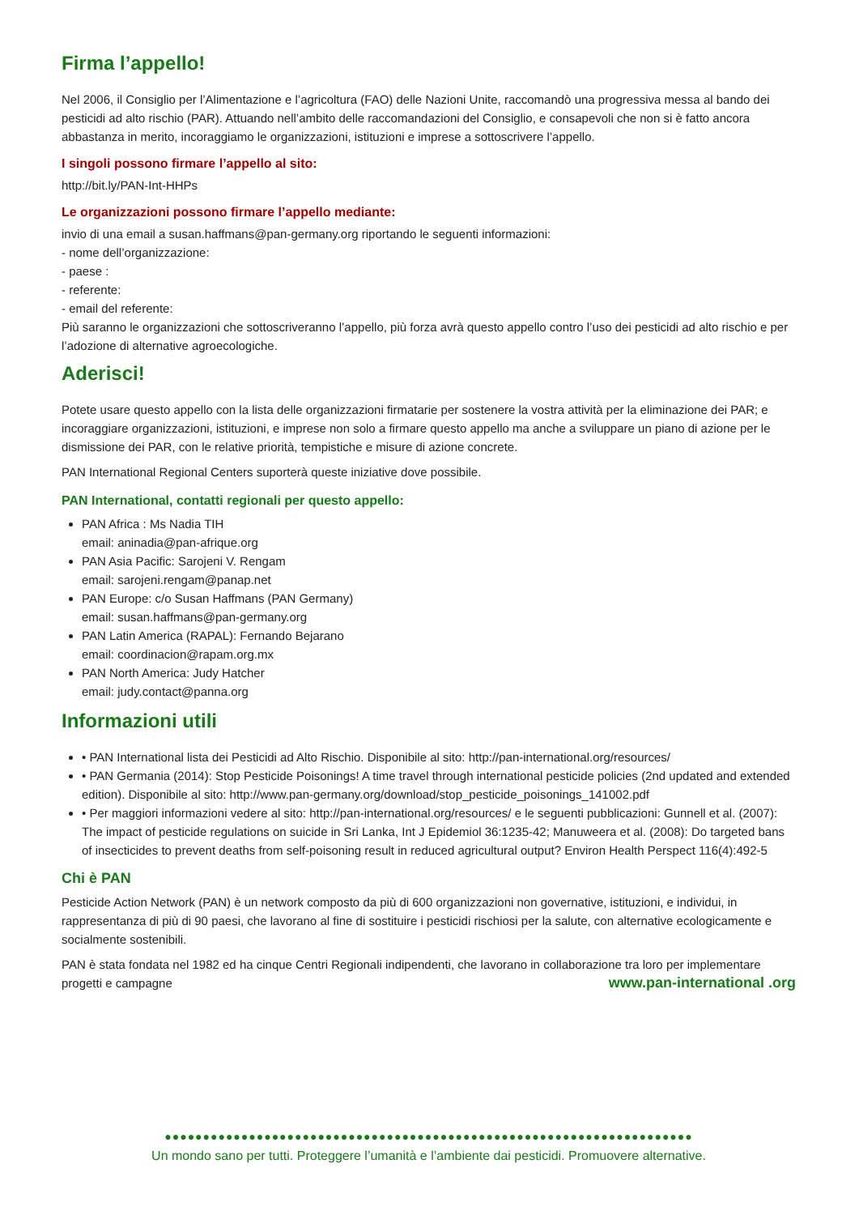Firma l’appello!
Nel 2006, il Consiglio per l’Alimentazione e l’agricoltura (FAO) delle Nazioni Unite, raccomandò una progressiva messa al bando dei pesticidi ad alto rischio (PAR). Attuando nell’ambito delle raccomandazioni del Consiglio, e consapevoli che non si è fatto ancora abbastanza in merito, incoraggiamo le organizzazioni, istituzioni e imprese a sottoscrivere l’appello.
I singoli possono firmare l’appello al sito:
http://bit.ly/PAN-Int-HHPs
Le organizzazioni possono firmare l’appello mediante:
invio di una email a susan.haffmans@pan-germany.org riportando le seguenti informazioni:
- nome dell’organizzazione:
- paese :
- referente:
- email del referente:
Più saranno le organizzazioni che sottoscriveranno l’appello, più forza avrà questo appello contro l’uso dei pesticidi ad alto rischio e per l’adozione di alternative agroecologiche.
Aderisci!
Potete usare questo appello con la lista delle organizzazioni firmatarie per sostenere la vostra attività per la eliminazione dei PAR; e incoraggiare organizzazioni, istituzioni, e imprese non solo a firmare questo appello ma anche a sviluppare un piano di azione per le dismissione dei PAR, con le relative priorità, tempistiche e misure di azione concrete.
PAN International Regional Centers suporterà queste iniziative dove possibile.
PAN International, contatti regionali per questo appello:
PAN Africa : Ms Nadia TIH
email: aninadia@pan-afrique.org
PAN Asia Pacific: Sarojeni V. Rengam
email: sarojeni.rengam@panap.net
PAN Europe: c/o Susan Haffmans (PAN Germany)
email: susan.haffmans@pan-germany.org
PAN Latin America (RAPAL): Fernando Bejarano
email: coordinacion@rapam.org.mx
PAN North America: Judy Hatcher
email: judy.contact@panna.org
Informazioni utili
• PAN International lista dei Pesticidi ad Alto Rischio. Disponibile al sito: http://pan-international.org/resources/
• PAN Germania (2014): Stop Pesticide Poisonings! A time travel through international pesticide policies (2nd updated and extended edition). Disponibile al sito: http://www.pan-germany.org/download/stop_pesticide_poisonings_141002.pdf
• Per maggiori informazioni vedere al sito: http://pan-international.org/resources/ e le seguenti pubblicazioni: Gunnell et al. (2007): The impact of pesticide regulations on suicide in Sri Lanka, Int J Epidemiol 36:1235-42; Manuweera et al. (2008): Do targeted bans of insecticides to prevent deaths from self-poisoning result in reduced agricultural output? Environ Health Perspect 116(4):492-5
Chi è PAN
Pesticide Action Network (PAN) è un network composto da più di 600 organizzazioni non governative, istituzioni, e individui, in rappresentanza di più di 90 paesi, che lavorano al fine di sostituire i pesticidi rischiosi per la salute, con alternative ecologicamente e socialmente sostenibili.
PAN è stata fondata nel 1982 ed ha cinque Centri Regionali indipendenti, che lavorano in collaborazione tra loro per implementare progetti e campagne www.pan-international .org
●●●●●●●●●●●●●●●●●●●●●●●●●●●●●●●●●●●●●●●●●●●●●●●●●●●●●●●●●●●●●●●●●●●●●
Un mondo sano per tutti. Proteggere l’umanità e l’ambiente dai pesticidi. Promuovere alternative.